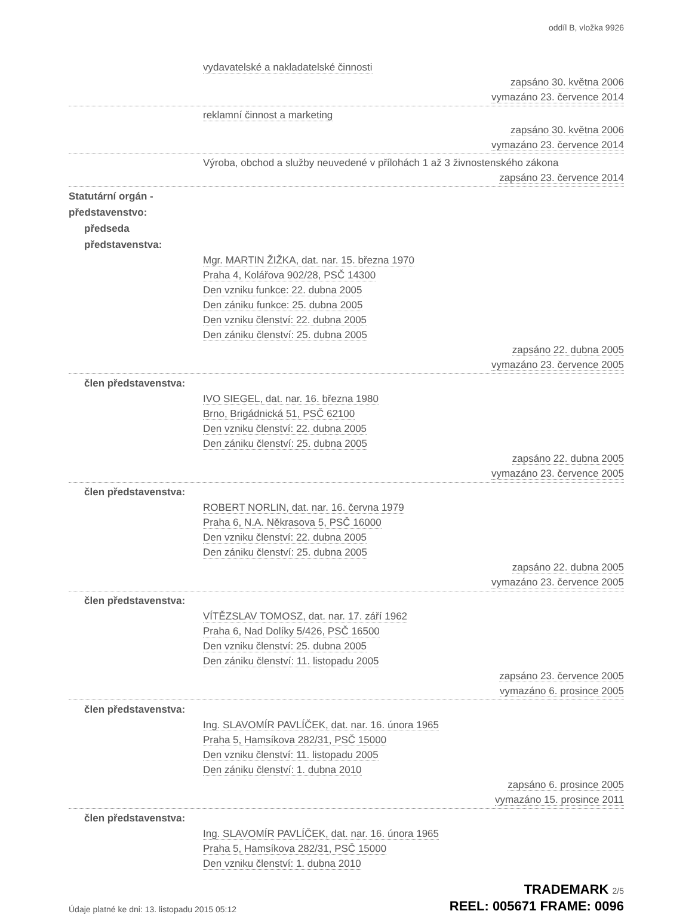oddíl B, vložka 9926
vydavatelské a nakladatelské činnosti
zapsáno 30. května 2006
vymazáno 23. července 2014
reklamní činnost a marketing
zapsáno 30. května 2006
vymazáno 23. července 2014
Výroba, obchod a služby neuvedené v přílohách 1 až 3 živnostenského zákona
zapsáno 23. července 2014
Statutární orgán -
představenstvo:
předseda
představenstva:
Mgr. MARTIN ŽIŽKA, dat. nar. 15. března 1970
Praha 4, Kolářova 902/28, PSČ 14300
Den vzniku funkce: 22. dubna 2005
Den zániku funkce: 25. dubna 2005
Den vzniku členství: 22. dubna 2005
Den zániku členství: 25. dubna 2005
zapsáno 22. dubna 2005
vymazáno 23. července 2005
člen představenstva:
IVO SIEGEL, dat. nar. 16. března 1980
Brno, Brigádnická 51, PSČ 62100
Den vzniku členství: 22. dubna 2005
Den zániku členství: 25. dubna 2005
zapsáno 22. dubna 2005
vymazáno 23. července 2005
člen představenstva:
ROBERT NORLIN, dat. nar. 16. června 1979
Praha 6, N.A. Někrasova 5, PSČ 16000
Den vzniku členství: 22. dubna 2005
Den zániku členství: 25. dubna 2005
zapsáno 22. dubna 2005
vymazáno 23. července 2005
člen představenstva:
VÍTĚZSLAV TOMOSZ, dat. nar. 17. září 1962
Praha 6, Nad Dolíky 5/426, PSČ 16500
Den vzniku členství: 25. dubna 2005
Den zániku členství: 11. listopadu 2005
zapsáno 23. července 2005
vymazáno 6. prosince 2005
člen představenstva:
Ing. SLAVOMÍR PAVLÍČEK, dat. nar. 16. února 1965
Praha 5, Hamsíkova 282/31, PSČ 15000
Den vzniku členství: 11. listopadu 2005
Den zániku členství: 1. dubna 2010
zapsáno 6. prosince 2005
vymazáno 15. prosince 2011
člen představenstva:
Ing. SLAVOMÍR PAVLÍČEK, dat. nar. 16. února 1965
Praha 5, Hamsíkova 282/31, PSČ 15000
Den vzniku členství: 1. dubna 2010
Údaje platné ke dni: 13. listopadu 2015 05:12
TRADEMARK 2/5
REEL: 005671 FRAME: 0096